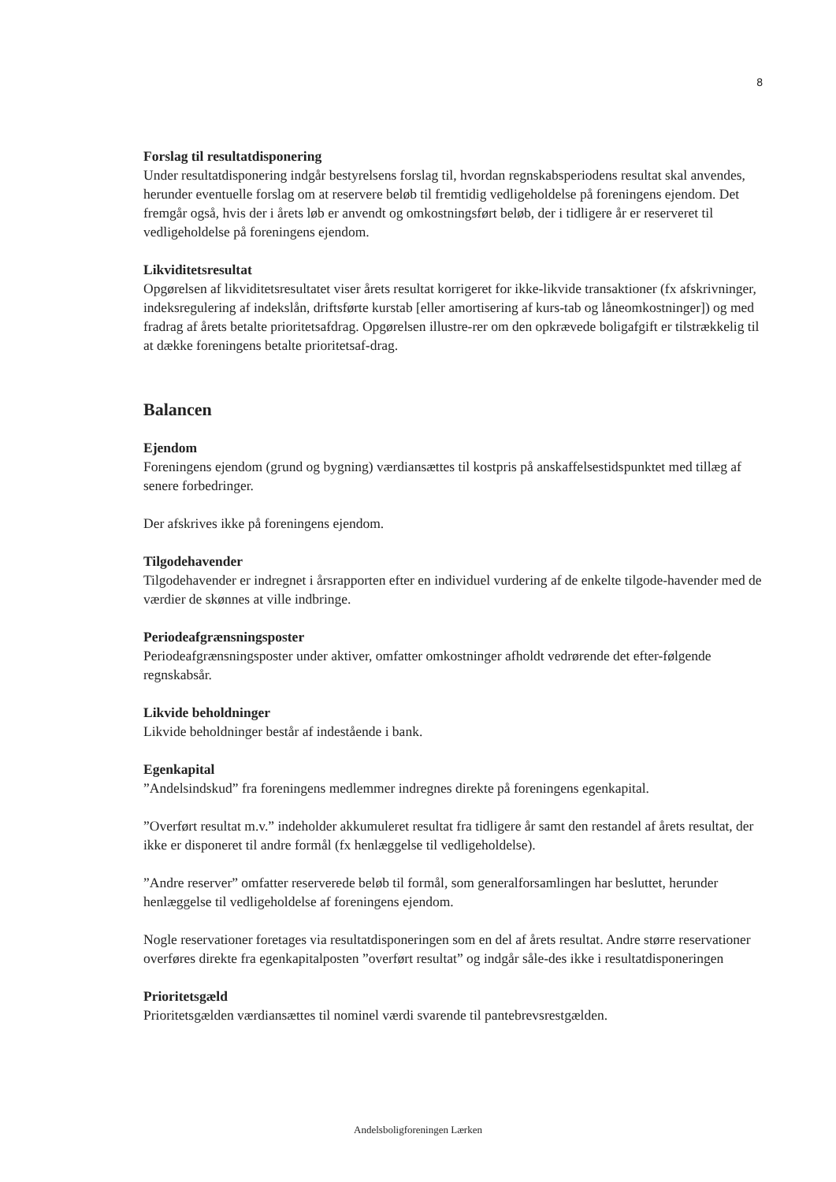8
Forslag til resultatdisponering
Under resultatdisponering indgår bestyrelsens forslag til, hvordan regnskabsperiodens resultat skal anvendes, herunder eventuelle forslag om at reservere beløb til fremtidig vedligeholdelse på foreningens ejendom. Det fremgår også, hvis der i årets løb er anvendt og omkostningsført beløb, der i tidligere år er reserveret til vedligeholdelse på foreningens ejendom.
Likviditetsresultat
Opgørelsen af likviditetsresultatet viser årets resultat korrigeret for ikke-likvide transaktioner (fx afskrivninger, indeksregulering af indekslån, driftsførte kurstab [eller amortisering af kurs-tab og låneomkostninger]) og med fradrag af årets betalte prioritetsafdrag. Opgørelsen illustre-rer om den opkrævede boligafgift er tilstrækkelig til at dække foreningens betalte prioritetsaf-drag.
Balancen
Ejendom
Foreningens ejendom (grund og bygning) værdiansættes til kostpris på anskaffelsestidspunktet med tillæg af senere forbedringer.
Der afskrives ikke på foreningens ejendom.
Tilgodehavender
Tilgodehavender er indregnet i årsrapporten efter en individuel vurdering af de enkelte tilgode-havender med de værdier de skønnes at ville indbringe.
Periodeafgrænsningsposter
Periodeafgrænsningsposter under aktiver, omfatter omkostninger afholdt vedrørende det efter-følgende regnskabsår.
Likvide beholdninger
Likvide beholdninger består af indestående i bank.
Egenkapital
”Andelsindskud” fra foreningens medlemmer indregnes direkte på foreningens egenkapital.
”Overført resultat m.v.” indeholder akkumuleret resultat fra tidligere år samt den restandel af årets resultat, der ikke er disponeret til andre formål (fx henlæggelse til vedligeholdelse).
”Andre reserver” omfatter reserverede beløb til formål, som generalforsamlingen har besluttet, herunder henlæggelse til vedligeholdelse af foreningens ejendom.
Nogle reservationer foretages via resultatdisponeringen som en del af årets resultat. Andre større reservationer overføres direkte fra egenkapitalposten ”overført resultat” og indgår såle-des ikke i resultatdisponeringen
Prioritetsgæld
Prioritetsgælden værdiansættes til nominel værdi svarende til pantebrevsrestgælden.
Andelsboligforeningen Lærken